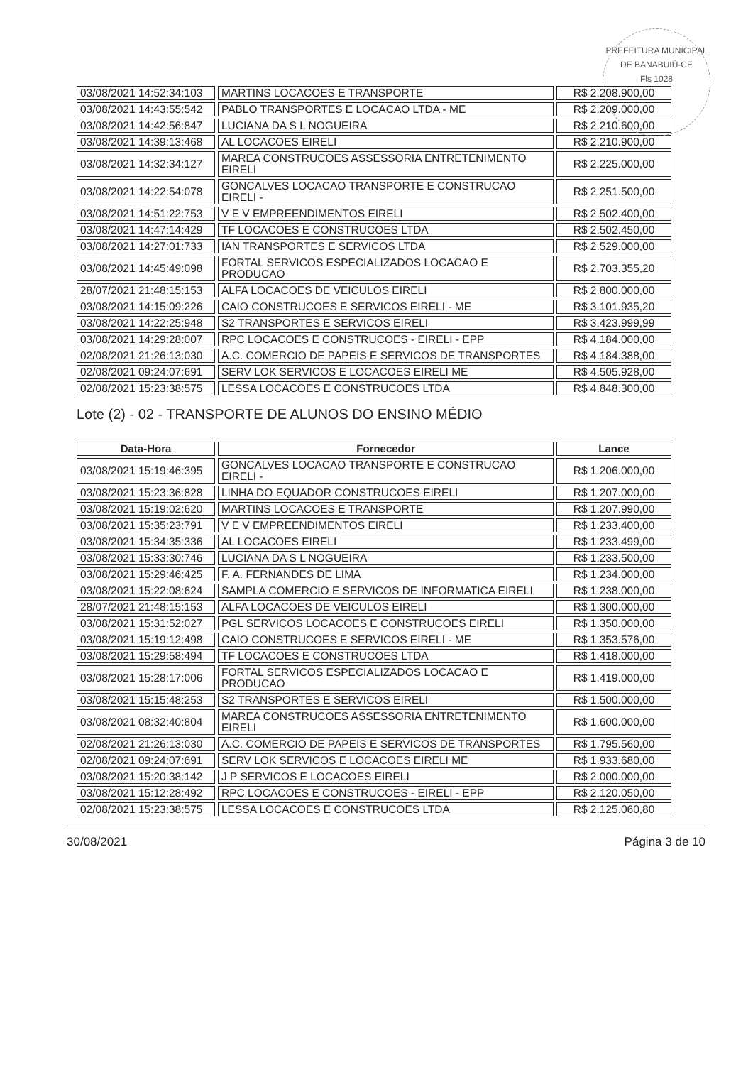PREFEITURA MUNICIPAL DE BANABUIÚ-CE
Fls 1028
| 03/08/2021 14:52:34:103 | MARTINS LOCACOES E TRANSPORTE | R$ 2.208.900,00 |
| 03/08/2021 14:43:55:542 | PABLO TRANSPORTES E LOCACAO LTDA - ME | R$ 2.209.000,00 |
| 03/08/2021 14:42:56:847 | LUCIANA DA S L NOGUEIRA | R$ 2.210.600,00 |
| 03/08/2021 14:39:13:468 | AL LOCACOES EIRELI | R$ 2.210.900,00 |
| 03/08/2021 14:32:34:127 | MAREA CONSTRUCOES ASSESSORIA ENTRETENIMENTO EIRELI | R$ 2.225.000,00 |
| 03/08/2021 14:22:54:078 | GONCALVES LOCACAO TRANSPORTE E CONSTRUCAO EIRELI - | R$ 2.251.500,00 |
| 03/08/2021 14:51:22:753 | V E V EMPREENDIMENTOS EIRELI | R$ 2.502.400,00 |
| 03/08/2021 14:47:14:429 | TF LOCACOES E CONSTRUCOES LTDA | R$ 2.502.450,00 |
| 03/08/2021 14:27:01:733 | IAN TRANSPORTES E SERVICOS LTDA | R$ 2.529.000,00 |
| 03/08/2021 14:45:49:098 | FORTAL SERVICOS ESPECIALIZADOS LOCACAO E PRODUCAO | R$ 2.703.355,20 |
| 28/07/2021 21:48:15:153 | ALFA LOCACOES DE VEICULOS EIRELI | R$ 2.800.000,00 |
| 03/08/2021 14:15:09:226 | CAIO CONSTRUCOES E SERVICOS EIRELI - ME | R$ 3.101.935,20 |
| 03/08/2021 14:22:25:948 | S2 TRANSPORTES E SERVICOS EIRELI | R$ 3.423.999,99 |
| 03/08/2021 14:29:28:007 | RPC LOCACOES E CONSTRUCOES - EIRELI - EPP | R$ 4.184.000,00 |
| 02/08/2021 21:26:13:030 | A.C. COMERCIO DE PAPEIS E SERVICOS DE TRANSPORTES | R$ 4.184.388,00 |
| 02/08/2021 09:24:07:691 | SERV LOK SERVICOS E LOCACOES EIRELI ME | R$ 4.505.928,00 |
| 02/08/2021 15:23:38:575 | LESSA LOCACOES E CONSTRUCOES LTDA | R$ 4.848.300,00 |
Lote (2) - 02 - TRANSPORTE DE ALUNOS DO ENSINO MÉDIO
| Data-Hora | Fornecedor | Lance |
| --- | --- | --- |
| 03/08/2021 15:19:46:395 | GONCALVES LOCACAO TRANSPORTE E CONSTRUCAO EIRELI - | R$ 1.206.000,00 |
| 03/08/2021 15:23:36:828 | LINHA DO EQUADOR CONSTRUCOES EIRELI | R$ 1.207.000,00 |
| 03/08/2021 15:19:02:620 | MARTINS LOCACOES E TRANSPORTE | R$ 1.207.990,00 |
| 03/08/2021 15:35:23:791 | V E V EMPREENDIMENTOS EIRELI | R$ 1.233.400,00 |
| 03/08/2021 15:34:35:336 | AL LOCACOES EIRELI | R$ 1.233.499,00 |
| 03/08/2021 15:33:30:746 | LUCIANA DA S L NOGUEIRA | R$ 1.233.500,00 |
| 03/08/2021 15:29:46:425 | F. A. FERNANDES DE LIMA | R$ 1.234.000,00 |
| 03/08/2021 15:22:08:624 | SAMPLA COMERCIO E SERVICOS DE INFORMATICA EIRELI | R$ 1.238.000,00 |
| 28/07/2021 21:48:15:153 | ALFA LOCACOES DE VEICULOS EIRELI | R$ 1.300.000,00 |
| 03/08/2021 15:31:52:027 | PGL SERVICOS LOCACOES E CONSTRUCOES EIRELI | R$ 1.350.000,00 |
| 03/08/2021 15:19:12:498 | CAIO CONSTRUCOES E SERVICOS EIRELI - ME | R$ 1.353.576,00 |
| 03/08/2021 15:29:58:494 | TF LOCACOES E CONSTRUCOES LTDA | R$ 1.418.000,00 |
| 03/08/2021 15:28:17:006 | FORTAL SERVICOS ESPECIALIZADOS LOCACAO E PRODUCAO | R$ 1.419.000,00 |
| 03/08/2021 15:15:48:253 | S2 TRANSPORTES E SERVICOS EIRELI | R$ 1.500.000,00 |
| 03/08/2021 08:32:40:804 | MAREA CONSTRUCOES ASSESSORIA ENTRETENIMENTO EIRELI | R$ 1.600.000,00 |
| 02/08/2021 21:26:13:030 | A.C. COMERCIO DE PAPEIS E SERVICOS DE TRANSPORTES | R$ 1.795.560,00 |
| 02/08/2021 09:24:07:691 | SERV LOK SERVICOS E LOCACOES EIRELI ME | R$ 1.933.680,00 |
| 03/08/2021 15:20:38:142 | J P SERVICOS E LOCACOES EIRELI | R$ 2.000.000,00 |
| 03/08/2021 15:12:28:492 | RPC LOCACOES E CONSTRUCOES - EIRELI - EPP | R$ 2.120.050,00 |
| 02/08/2021 15:23:38:575 | LESSA LOCACOES E CONSTRUCOES LTDA | R$ 2.125.060,80 |
30/08/2021 Página 3 de 10